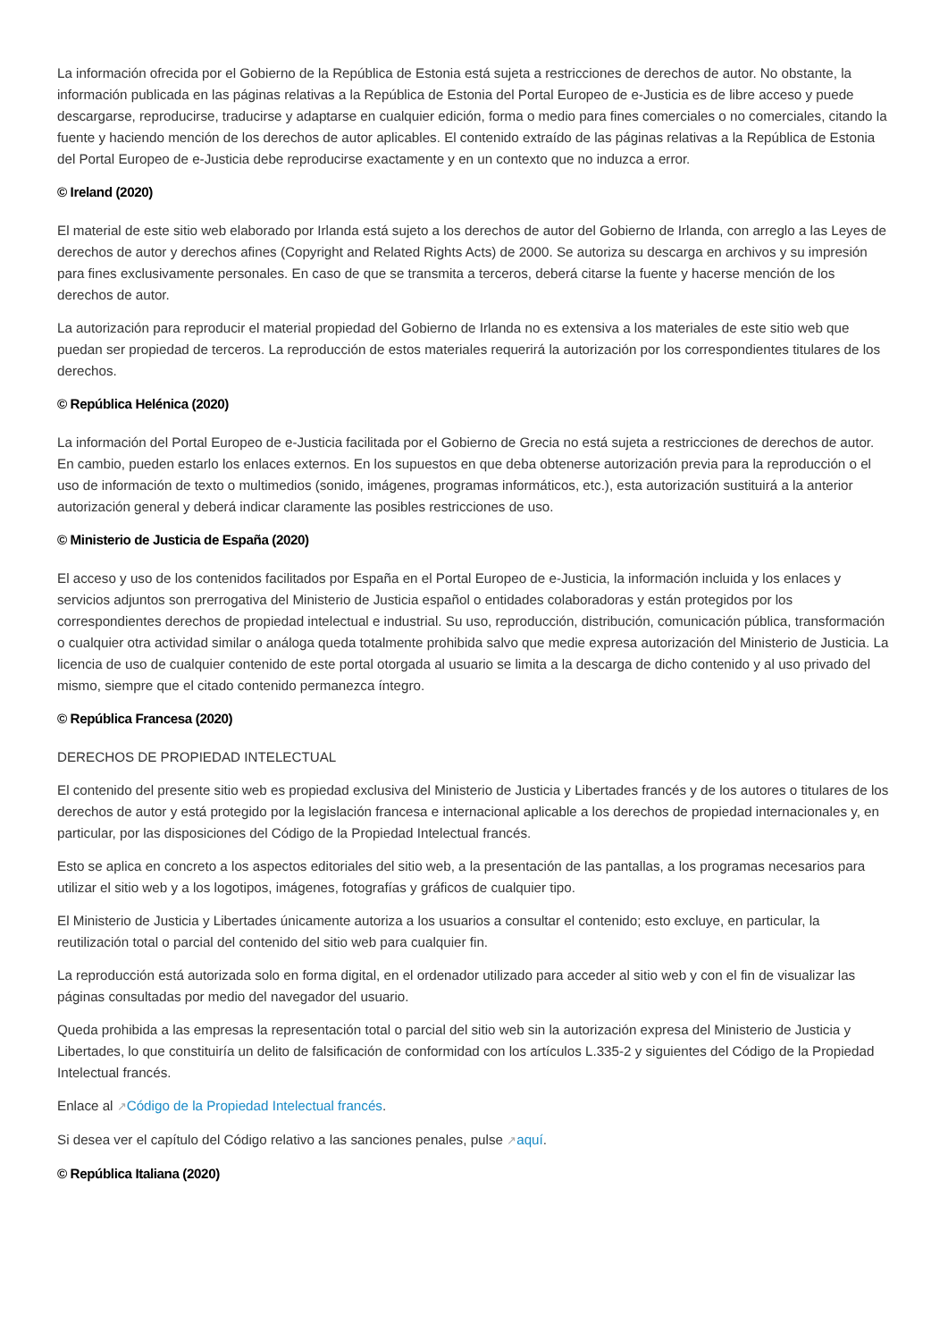La información ofrecida por el Gobierno de la República de Estonia está sujeta a restricciones de derechos de autor. No obstante, la información publicada en las páginas relativas a la República de Estonia del Portal Europeo de e-Justicia es de libre acceso y puede descargarse, reproducirse, traducirse y adaptarse en cualquier edición, forma o medio para fines comerciales o no comerciales, citando la fuente y haciendo mención de los derechos de autor aplicables. El contenido extraído de las páginas relativas a la República de Estonia del Portal Europeo de e-Justicia debe reproducirse exactamente y en un contexto que no induzca a error.
© Ireland (2020)
El material de este sitio web elaborado por Irlanda está sujeto a los derechos de autor del Gobierno de Irlanda, con arreglo a las Leyes de derechos de autor y derechos afines (Copyright and Related Rights Acts) de 2000. Se autoriza su descarga en archivos y su impresión para fines exclusivamente personales. En caso de que se transmita a terceros, deberá citarse la fuente y hacerse mención de los derechos de autor.
La autorización para reproducir el material propiedad del Gobierno de Irlanda no es extensiva a los materiales de este sitio web que puedan ser propiedad de terceros. La reproducción de estos materiales requerirá la autorización por los correspondientes titulares de los derechos.
© República Helénica (2020)
La información del Portal Europeo de e-Justicia facilitada por el Gobierno de Grecia no está sujeta a restricciones de derechos de autor. En cambio, pueden estarlo los enlaces externos. En los supuestos en que deba obtenerse autorización previa para la reproducción o el uso de información de texto o multimedios (sonido, imágenes, programas informáticos, etc.), esta autorización sustituirá a la anterior autorización general y deberá indicar claramente las posibles restricciones de uso.
© Ministerio de Justicia de España (2020)
El acceso y uso de los contenidos facilitados por España en el Portal Europeo de e-Justicia, la información incluida y los enlaces y servicios adjuntos son prerrogativa del Ministerio de Justicia español o entidades colaboradoras y están protegidos por los correspondientes derechos de propiedad intelectual e industrial. Su uso, reproducción, distribución, comunicación pública, transformación o cualquier otra actividad similar o análoga queda totalmente prohibida salvo que medie expresa autorización del Ministerio de Justicia. La licencia de uso de cualquier contenido de este portal otorgada al usuario se limita a la descarga de dicho contenido y al uso privado del mismo, siempre que el citado contenido permanezca íntegro.
© República Francesa (2020)
DERECHOS DE PROPIEDAD INTELECTUAL
El contenido del presente sitio web es propiedad exclusiva del Ministerio de Justicia y Libertades francés y de los autores o titulares de los derechos de autor y está protegido por la legislación francesa e internacional aplicable a los derechos de propiedad internacionales y, en particular, por las disposiciones del Código de la Propiedad Intelectual francés.
Esto se aplica en concreto a los aspectos editoriales del sitio web, a la presentación de las pantallas, a los programas necesarios para utilizar el sitio web y a los logotipos, imágenes, fotografías y gráficos de cualquier tipo.
El Ministerio de Justicia y Libertades únicamente autoriza a los usuarios a consultar el contenido; esto excluye, en particular, la reutilización total o parcial del contenido del sitio web para cualquier fin.
La reproducción está autorizada solo en forma digital, en el ordenador utilizado para acceder al sitio web y con el fin de visualizar las páginas consultadas por medio del navegador del usuario.
Queda prohibida a las empresas la representación total o parcial del sitio web sin la autorización expresa del Ministerio de Justicia y Libertades, lo que constituiría un delito de falsificación de conformidad con los artículos L.335-2 y siguientes del Código de la Propiedad Intelectual francés.
Enlace al ↗Código de la Propiedad Intelectual francés.
Si desea ver el capítulo del Código relativo a las sanciones penales, pulse ↗aquí.
© República Italiana (2020)